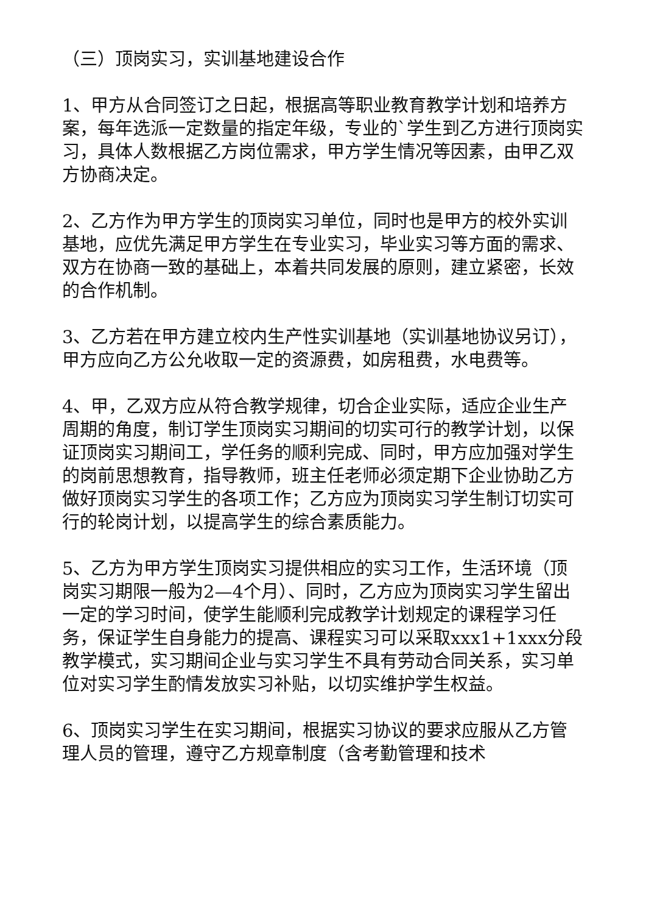（三）顶岗实习，实训基地建设合作
1、甲方从合同签订之日起，根据高等职业教育教学计划和培养方案，每年选派一定数量的指定年级，专业的`学生到乙方进行顶岗实习，具体人数根据乙方岗位需求，甲方学生情况等因素，由甲乙双方协商决定。
2、乙方作为甲方学生的顶岗实习单位，同时也是甲方的校外实训基地，应优先满足甲方学生在专业实习，毕业实习等方面的需求、双方在协商一致的基础上，本着共同发展的原则，建立紧密，长效的合作机制。
3、乙方若在甲方建立校内生产性实训基地（实训基地协议另订），甲方应向乙方公允收取一定的资源费，如房租费，水电费等。
4、甲，乙双方应从符合教学规律，切合企业实际，适应企业生产周期的角度，制订学生顶岗实习期间的切实可行的教学计划，以保证顶岗实习期间工，学任务的顺利完成、同时，甲方应加强对学生的岗前思想教育，指导教师，班主任老师必须定期下企业协助乙方做好顶岗实习学生的各项工作；乙方应为顶岗实习学生制订切实可行的轮岗计划，以提高学生的综合素质能力。
5、乙方为甲方学生顶岗实习提供相应的实习工作，生活环境（顶岗实习期限一般为2—4个月）、同时，乙方应为顶岗实习学生留出一定的学习时间，使学生能顺利完成教学计划规定的课程学习任务，保证学生自身能力的提高、课程实习可以采取xxx1+1xxx分段教学模式，实习期间企业与实习学生不具有劳动合同关系，实习单位对实习学生酌情发放实习补贴，以切实维护学生权益。
6、顶岗实习学生在实习期间，根据实习协议的要求应服从乙方管理人员的管理，遵守乙方规章制度（含考勤管理和技术